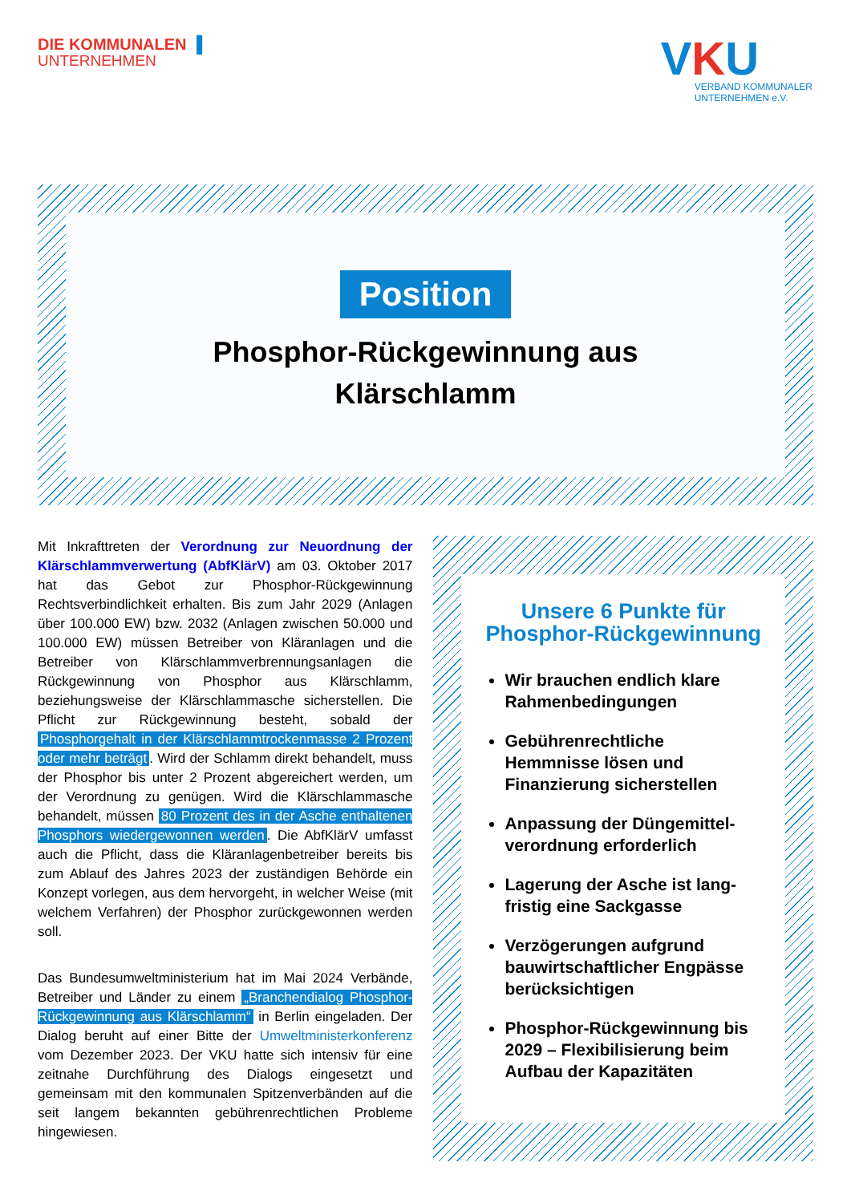DIE KOMMUNALEN ▐
UNTERNEHMEN
VKU
VERBAND KOMMUNALER
UNTERNEHMEN e.V.
Position
Phosphor-Rückgewinnung aus
Klärschlamm
Mit Inkrafttreten der Verordnung zur Neuordnung der Klärschlammverwertung (AbfKlärV) am 03. Oktober 2017 hat das Gebot zur Phosphor-Rückgewinnung Rechtsverbindlichkeit erhalten. Bis zum Jahr 2029 (Anlagen über 100.000 EW) bzw. 2032 (Anlagen zwischen 50.000 und 100.000 EW) müssen Betreiber von Kläranlagen und die Betreiber von Klärschlammverbrennungsanlagen die Rückgewinnung von Phosphor aus Klärschlamm, beziehungsweise der Klärschlammasche sicherstellen. Die Pflicht zur Rückgewinnung besteht, sobald der Phosphorgehalt in der Klärschlammtrockenmasse 2 Prozent oder mehr beträgt. Wird der Schlamm direkt behandelt, muss der Phosphor bis unter 2 Prozent abgereichert werden, um der Verordnung zu genügen. Wird die Klärschlammasche behandelt, müssen 80 Prozent des in der Asche enthaltenen Phosphors wiedergewonnen werden. Die AbfKlärV umfasst auch die Pflicht, dass die Kläranlagenbetreiber bereits bis zum Ablauf des Jahres 2023 der zuständigen Behörde ein Konzept vorlegen, aus dem hervorgeht, in welcher Weise (mit welchem Verfahren) der Phosphor zurückgewonnen werden soll.
Das Bundesumweltministerium hat im Mai 2024 Verbände, Betreiber und Länder zu einem „Branchendialog Phosphor-Rückgewinnung aus Klärschlamm“ in Berlin eingeladen. Der Dialog beruht auf einer Bitte der Umweltministerkonferenz vom Dezember 2023. Der VKU hatte sich intensiv für eine zeitnahe Durchführung des Dialogs eingesetzt und gemeinsam mit den kommunalen Spitzenverbänden auf die seit langem bekannten gebührenrechtlichen Probleme hingewiesen.
Unsere 6 Punkte für Phosphor-Rückgewinnung
Wir brauchen endlich klare Rahmenbedingungen
Gebührenrechtliche Hemmnisse lösen und Finanzierung sicherstellen
Anpassung der Düngemittel-verordnung erforderlich
Lagerung der Asche ist lang-fristig eine Sackgasse
Verzögerungen aufgrund bauwirtschaftlicher Engpässe berücksichtigen
Phosphor-Rückgewinnung bis 2029 – Flexibilisierung beim Aufbau der Kapazitäten